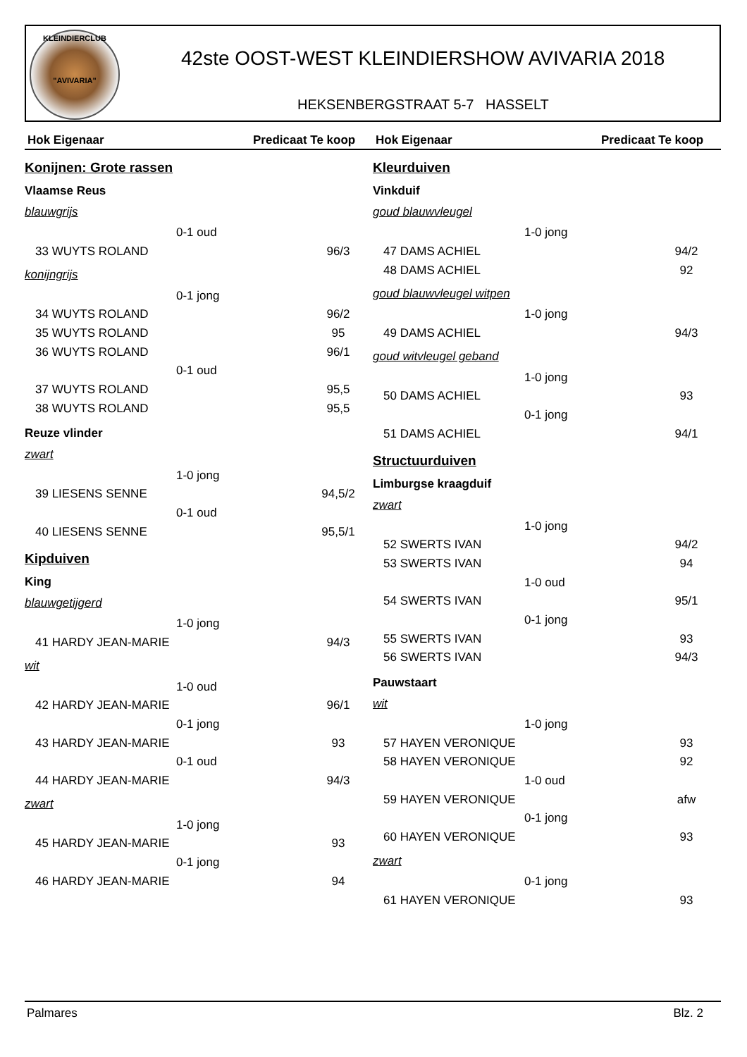KLEINDIERCLUB
"AVIVARIA"
42ste OOST-WEST KLEINDIERSHOW AVIVARIA 2018
HEKSENBERGSTRAAT 5-7 HASSELT
Hok Eigenaar Predicaat Te koop
Konijnen: Grote rassen
Vlaamse Reus
blauwgrijs
0-1 oud
33 WUYTS ROLAND 96/3
konijngrijs
0-1 jong
34 WUYTS ROLAND 96/2
35 WUYTS ROLAND 95
36 WUYTS ROLAND 96/1
0-1 oud
37 WUYTS ROLAND 95,5
38 WUYTS ROLAND 95,5
Reuze vlinder
zwart
1-0 jong
39 LIESENS SENNE 94,5/2
0-1 oud
40 LIESENS SENNE 95,5/1
Kipduiven
King
blauwgetijgerd
1-0 jong
41 HARDY JEAN-MARIE 94/3
wit
1-0 oud
42 HARDY JEAN-MARIE 96/1
0-1 jong
43 HARDY JEAN-MARIE 93
0-1 oud
44 HARDY JEAN-MARIE 94/3
zwart
1-0 jong
45 HARDY JEAN-MARIE 93
0-1 jong
46 HARDY JEAN-MARIE 94
Hok Eigenaar Predicaat Te koop
Kleurduiven
Vinkduif
goud blauwvleugel
1-0 jong
47 DAMS ACHIEL 94/2
48 DAMS ACHIEL 92
goud blauwvleugel witpen
1-0 jong
49 DAMS ACHIEL 94/3
goud witvleugel geband
1-0 jong
50 DAMS ACHIEL 93
0-1 jong
51 DAMS ACHIEL 94/1
Structuurduiven
Limburgse kraagduif
zwart
1-0 jong
52 SWERTS IVAN 94/2
53 SWERTS IVAN 94
1-0 oud
54 SWERTS IVAN 95/1
0-1 jong
55 SWERTS IVAN 93
56 SWERTS IVAN 94/3
Pauwstaart
wit
1-0 jong
57 HAYEN VERONIQUE 93
58 HAYEN VERONIQUE 92
1-0 oud
59 HAYEN VERONIQUE afw
0-1 jong
60 HAYEN VERONIQUE 93
zwart
0-1 jong
61 HAYEN VERONIQUE 93
Palmares Blz. 2